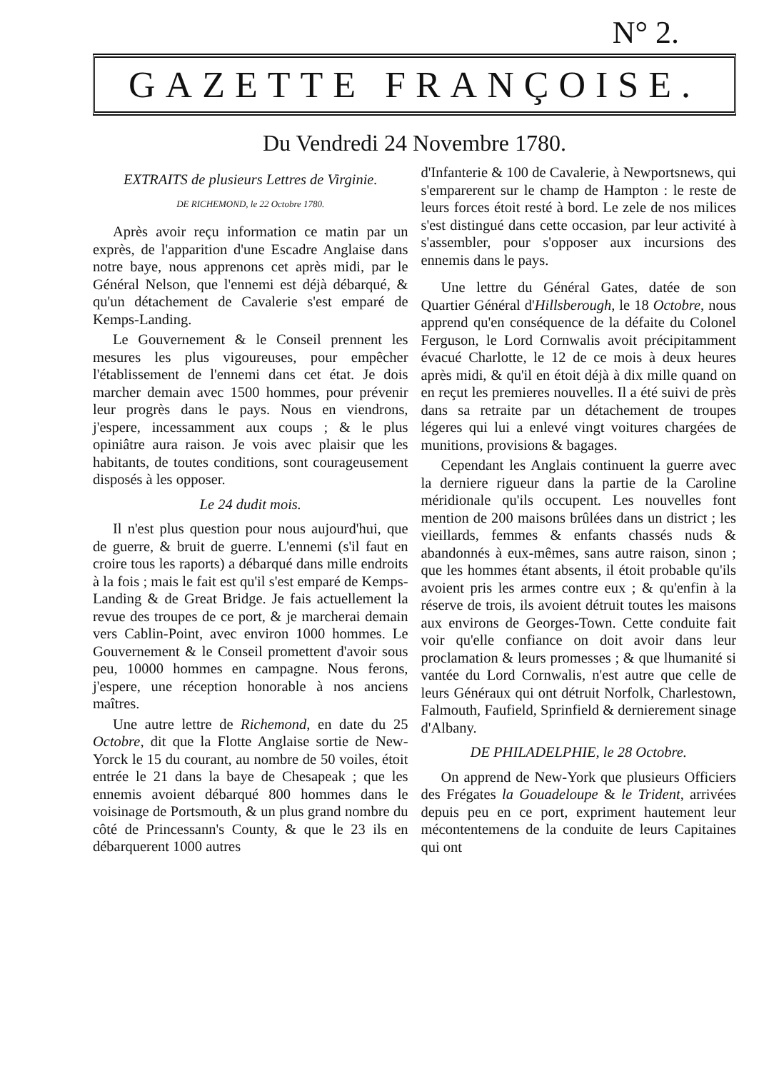N° 2.
GAZETTE FRANÇOISE.
Du Vendredi 24 Novembre 1780.
EXTRAITS de plusieurs Lettres de Virginie.
DE RICHEMOND, le 22 Octobre 1780.
Après avoir reçu information ce matin par un exprès, de l'apparition d'une Escadre Anglaise dans notre baye, nous apprenons cet après midi, par le Général Nelson, que l'ennemi est déjà débarqué, & qu'un détachement de Cavalerie s'est emparé de Kemps-Landing.
Le Gouvernement & le Conseil prennent les mesures les plus vigoureuses, pour empêcher l'établissement de l'ennemi dans cet état. Je dois marcher demain avec 1500 hommes, pour prévenir leur progrès dans le pays. Nous en viendrons, j'espere, incessamment aux coups ; & le plus opiniâtre aura raison. Je vois avec plaisir que les habitants, de toutes conditions, sont courageusement disposés à les opposer.
Le 24 dudit mois.
Il n'est plus question pour nous aujourd'hui, que de guerre, & bruit de guerre. L'ennemi (s'il faut en croire tous les raports) a débarqué dans mille endroits à la fois ; mais le fait est qu'il s'est emparé de Kemps-Landing & de Great Bridge. Je fais actuellement la revue des troupes de ce port, & je marcherai demain vers Cablin-Point, avec environ 1000 hommes. Le Gouvernement & le Conseil promettent d'avoir sous peu, 10000 hommes en campagne. Nous ferons, j'espere, une réception honorable à nos anciens maîtres.
Une autre lettre de Richemond, en date du 25 Octobre, dit que la Flotte Anglaise sortie de New-Yorck le 15 du courant, au nombre de 50 voiles, étoit entrée le 21 dans la baye de Chesapeak ; que les ennemis avoient débarqué 800 hommes dans le voisinage de Portsmouth, & un plus grand nombre du côté de Princessann's County, & que le 23 ils en débarquerent 1000 autres
d'Infanterie & 100 de Cavalerie, à Newportsnews, qui s'emparerent sur le champ de Hampton : le reste de leurs forces étoit resté à bord. Le zele de nos milices s'est distingué dans cette occasion, par leur activité à s'assembler, pour s'opposer aux incursions des ennemis dans le pays.
Une lettre du Général Gates, datée de son Quartier Général d'Hillsberough, le 18 Octobre, nous apprend qu'en conséquence de la défaite du Colonel Ferguson, le Lord Cornwalis avoit précipitamment évacué Charlotte, le 12 de ce mois à deux heures après midi, & qu'il en étoit déjà à dix mille quand on en reçut les premieres nouvelles. Il a été suivi de près dans sa retraite par un détachement de troupes légeres qui lui a enlevé vingt voitures chargées de munitions, provisions & bagages.
Cependant les Anglais continuent la guerre avec la derniere rigueur dans la partie de la Caroline méridionale qu'ils occupent. Les nouvelles font mention de 200 maisons brûlées dans un district ; les vieillards, femmes & enfants chassés nuds & abandonnés à eux-mêmes, sans autre raison, sinon ; que les hommes étant absents, il étoit probable qu'ils avoient pris les armes contre eux ; & qu'enfin à la réserve de trois, ils avoient détruit toutes les maisons aux environs de Georges-Town. Cette conduite fait voir qu'elle confiance on doit avoir dans leur proclamation & leurs promesses ; & que lhumanité si vantée du Lord Cornwalis, n'est autre que celle de leurs Généraux qui ont détruit Norfolk, Charlestown, Falmouth, Faufield, Sprinfield & dernierement sinage d'Albany.
DE PHILADELPHIE, le 28 Octobre.
On apprend de New-York que plusieurs Officiers des Frégates la Gouadeloupe & le Trident, arrivées depuis peu en ce port, expriment hautement leur mécontentemens de la conduite de leurs Capitaines qui ont